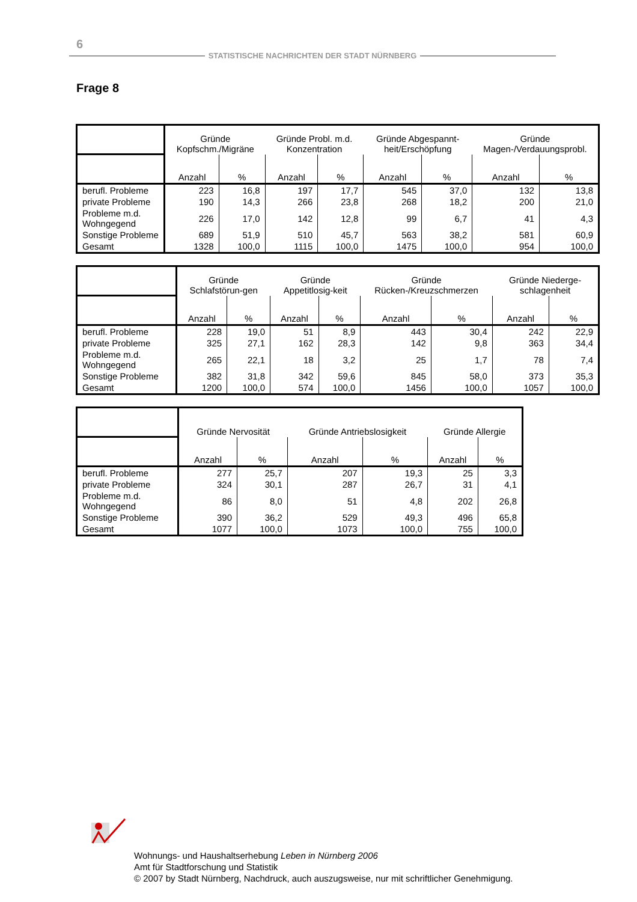6
STATISTISCHE NACHRICHTEN DER STADT NÜRNBERG
Frage 8
| | Gründe Kopfschm./Migräne | | Gründe Probl. m.d. Konzentration | | Gründe Abgespannt-heit/Erschöpfung | | Gründe Magen-/Verdauungsprobl. | |
| --- | --- | --- | --- | --- | --- | --- | --- | --- |
| | Anzahl | % | Anzahl | % | Anzahl | % | Anzahl | % |
| berufl. Probleme | 223 | 16,8 | 197 | 17,7 | 545 | 37,0 | 132 | 13,8 |
| private Probleme | 190 | 14,3 | 266 | 23,8 | 268 | 18,2 | 200 | 21,0 |
| Probleme m.d. Wohngegend | 226 | 17,0 | 142 | 12,8 | 99 | 6,7 | 41 | 4,3 |
| Sonstige Probleme | 689 | 51,9 | 510 | 45,7 | 563 | 38,2 | 581 | 60,9 |
| Gesamt | 1328 | 100,0 | 1115 | 100,0 | 1475 | 100,0 | 954 | 100,0 |
| | Gründe Schlafstörun-gen | | Gründe Appetitlosig-keit | | Gründe Rücken-/Kreuzschmerzen | | Gründe Niederge-schlagenheit | |
| --- | --- | --- | --- | --- | --- | --- | --- | --- |
| | Anzahl | % | Anzahl | % | Anzahl | % | Anzahl | % |
| berufl. Probleme | 228 | 19,0 | 51 | 8,9 | 443 | 30,4 | 242 | 22,9 |
| private Probleme | 325 | 27,1 | 162 | 28,3 | 142 | 9,8 | 363 | 34,4 |
| Probleme m.d. Wohngegend | 265 | 22,1 | 18 | 3,2 | 25 | 1,7 | 78 | 7,4 |
| Sonstige Probleme | 382 | 31,8 | 342 | 59,6 | 845 | 58,0 | 373 | 35,3 |
| Gesamt | 1200 | 100,0 | 574 | 100,0 | 1456 | 100,0 | 1057 | 100,0 |
| | Gründe Nervosität | | Gründe Antriebslosigkeit | | Gründe Allergie | |
| --- | --- | --- | --- | --- | --- | --- |
| | Anzahl | % | Anzahl | % | Anzahl | % |
| berufl. Probleme | 277 | 25,7 | 207 | 19,3 | 25 | 3,3 |
| private Probleme | 324 | 30,1 | 287 | 26,7 | 31 | 4,1 |
| Probleme m.d. Wohngegend | 86 | 8,0 | 51 | 4,8 | 202 | 26,8 |
| Sonstige Probleme | 390 | 36,2 | 529 | 49,3 | 496 | 65,8 |
| Gesamt | 1077 | 100,0 | 1073 | 100,0 | 755 | 100,0 |
Wohnungs- und Haushaltserhebung Leben in Nürnberg 2006
Amt für Stadtforschung und Statistik
© 2007 by Stadt Nürnberg, Nachdruck, auch auszugsweise, nur mit schriftlicher Genehmigung.